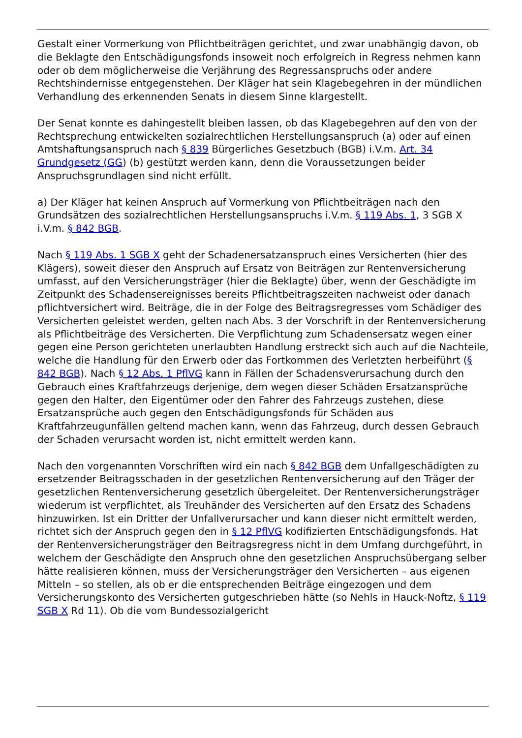Gestalt einer Vormerkung von Pflichtbeiträgen gerichtet, und zwar unabhängig davon, ob die Beklagte den Entschädigungsfonds insoweit noch erfolgreich in Regress nehmen kann oder ob dem möglicherweise die Verjährung des Regressanspruchs oder andere Rechtshindernisse entgegenstehen. Der Kläger hat sein Klagebegehren in der mündlichen Verhandlung des erkennenden Senats in diesem Sinne klargestellt.
Der Senat konnte es dahingestellt bleiben lassen, ob das Klagebegehren auf den von der Rechtsprechung entwickelten sozialrechtlichen Herstellungsanspruch (a) oder auf einen Amtshaftungsanspruch nach § 839 Bürgerliches Gesetzbuch (BGB) i.V.m. Art. 34 Grundgesetz (GG) (b) gestützt werden kann, denn die Voraussetzungen beider Anspruchsgrundlagen sind nicht erfüllt.
a) Der Kläger hat keinen Anspruch auf Vormerkung von Pflichtbeiträgen nach den Grundsätzen des sozialrechtlichen Herstellungsanspruchs i.V.m. § 119 Abs. 1, 3 SGB X i.V.m. § 842 BGB.
Nach § 119 Abs. 1 SGB X geht der Schadenersatzanspruch eines Versicherten (hier des Klägers), soweit dieser den Anspruch auf Ersatz von Beiträgen zur Rentenversicherung umfasst, auf den Versicherungsträger (hier die Beklagte) über, wenn der Geschädigte im Zeitpunkt des Schadensereignisses bereits Pflichtbeitragszeiten nachweist oder danach pflichtversichert wird. Beiträge, die in der Folge des Beitragsregresses vom Schädiger des Versicherten geleistet werden, gelten nach Abs. 3 der Vorschrift in der Rentenversicherung als Pflichtbeiträge des Versicherten. Die Verpflichtung zum Schadensersatz wegen einer gegen eine Person gerichteten unerlaubten Handlung erstreckt sich auch auf die Nachteile, welche die Handlung für den Erwerb oder das Fortkommen des Verletzten herbeiführt (§ 842 BGB). Nach § 12 Abs. 1 PflVG kann in Fällen der Schadensverursachung durch den Gebrauch eines Kraftfahrzeugs derjenige, dem wegen dieser Schäden Ersatzansprüche gegen den Halter, den Eigentümer oder den Fahrer des Fahrzeugs zustehen, diese Ersatzansprüche auch gegen den Entschädigungsfonds für Schäden aus Kraftfahrzeugunfällen geltend machen kann, wenn das Fahrzeug, durch dessen Gebrauch der Schaden verursacht worden ist, nicht ermittelt werden kann.
Nach den vorgenannten Vorschriften wird ein nach § 842 BGB dem Unfallgeschädigten zu ersetzender Beitragsschaden in der gesetzlichen Rentenversicherung auf den Träger der gesetzlichen Rentenversicherung gesetzlich übergeleitet. Der Rentenversicherungsträger wiederum ist verpflichtet, als Treuhänder des Versicherten auf den Ersatz des Schadens hinzuwirken. Ist ein Dritter der Unfallverursacher und kann dieser nicht ermittelt werden, richtet sich der Anspruch gegen den in § 12 PflVG kodifizierten Entschädigungsfonds. Hat der Rentenversicherungsträger den Beitragsregress nicht in dem Umfang durchgeführt, in welchem der Geschädigte den Anspruch ohne den gesetzlichen Anspruchsübergang selber hätte realisieren können, muss der Versicherungsträger den Versicherten – aus eigenen Mitteln – so stellen, als ob er die entsprechenden Beiträge eingezogen und dem Versicherungskonto des Versicherten gutgeschrieben hätte (so Nehls in Hauck-Noftz, § 119 SGB X Rd 11). Ob die vom Bundessozialgericht